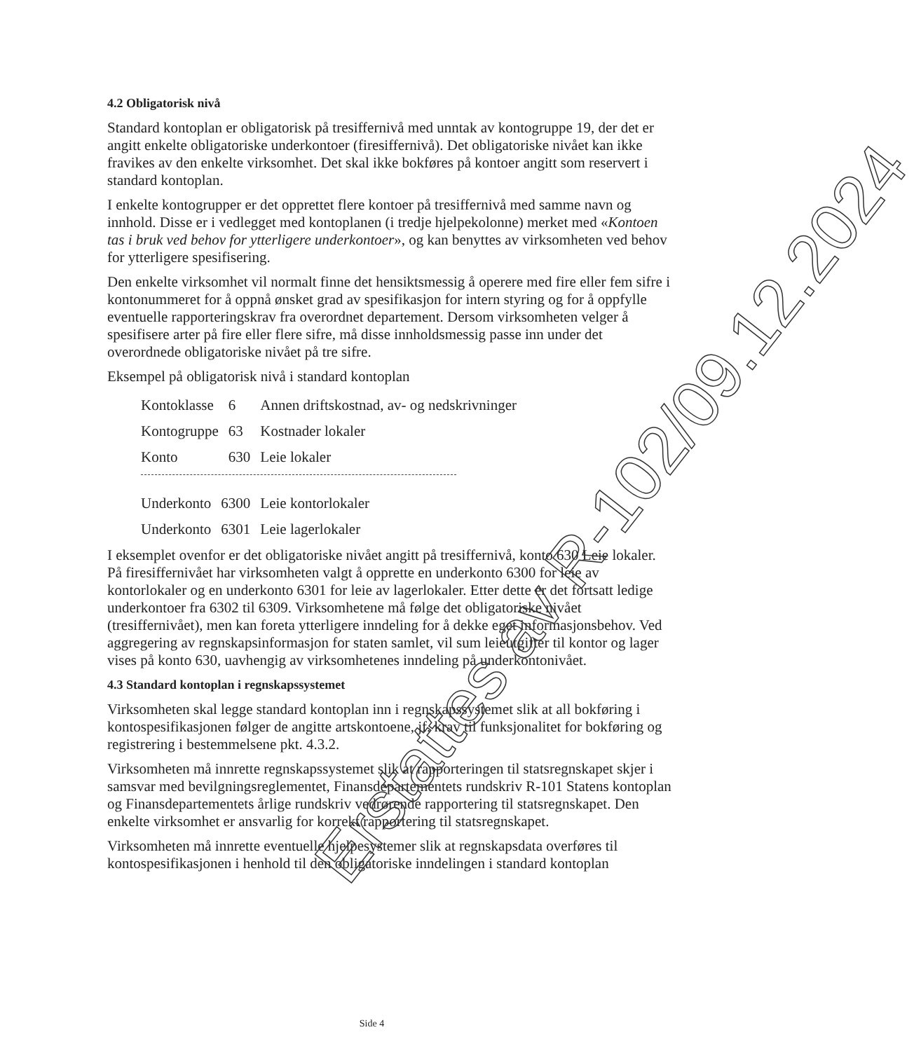4.2 Obligatorisk nivå
Standard kontoplan er obligatorisk på tresiffernivå med unntak av kontogruppe 19, der det er angitt enkelte obligatoriske underkontoer (firesiffernivå). Det obligatoriske nivået kan ikke fravikes av den enkelte virksomhet. Det skal ikke bokføres på kontoer angitt som reservert i standard kontoplan.
I enkelte kontogrupper er det opprettet flere kontoer på tresiffernivå med samme navn og innhold. Disse er i vedlegget med kontoplanen (i tredje hjelpekolonne) merket med «Kontoen tas i bruk ved behov for ytterligere underkontoer», og kan benyttes av virksomheten ved behov for ytterligere spesifisering.
Den enkelte virksomhet vil normalt finne det hensiktsmessig å operere med fire eller fem sifre i kontonummeret for å oppnå ønsket grad av spesifikasjon for intern styring og for å oppfylle eventuelle rapporteringskrav fra overordnet departement. Dersom virksomheten velger å spesifisere arter på fire eller flere sifre, må disse innholdsmessig passe inn under det overordnede obligatoriske nivået på tre sifre.
Eksempel på obligatorisk nivå i standard kontoplan
| Kontoklasse | 6 | Annen driftskostnad, av- og nedskrivninger |
| Kontogruppe | 63 | Kostnader lokaler |
| Konto | 630 | Leie lokaler |
| Underkonto | 6300 | Leie kontorlokaler |
| Underkonto | 6301 | Leie lagerlokaler |
I eksemplet ovenfor er det obligatoriske nivået angitt på tresiffernivå, konto 630 Leie lokaler. På firesiffernivået har virksomheten valgt å opprette en underkonto 6300 for leie av kontorlokaler og en underkonto 6301 for leie av lagerlokaler. Etter dette er det fortsatt ledige underkontoer fra 6302 til 6309. Virksomhetene må følge det obligatoriske nivået (tresiffernivået), men kan foreta ytterligere inndeling for å dekke eget informasjonsbehov. Ved aggregering av regnskapsinformasjon for staten samlet, vil sum leieutgifter til kontor og lager vises på konto 630, uavhengig av virksomhetenes inndeling på underkontonivået.
4.3 Standard kontoplan i regnskapssystemet
Virksomheten skal legge standard kontoplan inn i regnskapssystemet slik at all bokføring i kontospesifikasjonen følger de angitte artskontoene, jf. krav til funksjonalitet for bokføring og registrering i bestemmelsene pkt. 4.3.2.
Virksomheten må innrette regnskapssystemet slik at rapporteringen til statsregnskapet skjer i samsvar med bevilgningsreglementet, Finansdepartementets rundskriv R-101 Statens kontoplan og Finansdepartementets årlige rundskriv vedrørende rapportering til statsregnskapet. Den enkelte virksomhet er ansvarlig for korrekt rapportering til statsregnskapet.
Virksomheten må innrette eventuelle hjelpesystemer slik at regnskapsdata overføres til kontospesifikasjonen i henhold til den obligatoriske inndelingen i standard kontoplan
Side 4
Erstattes av R-102/09.12.2024